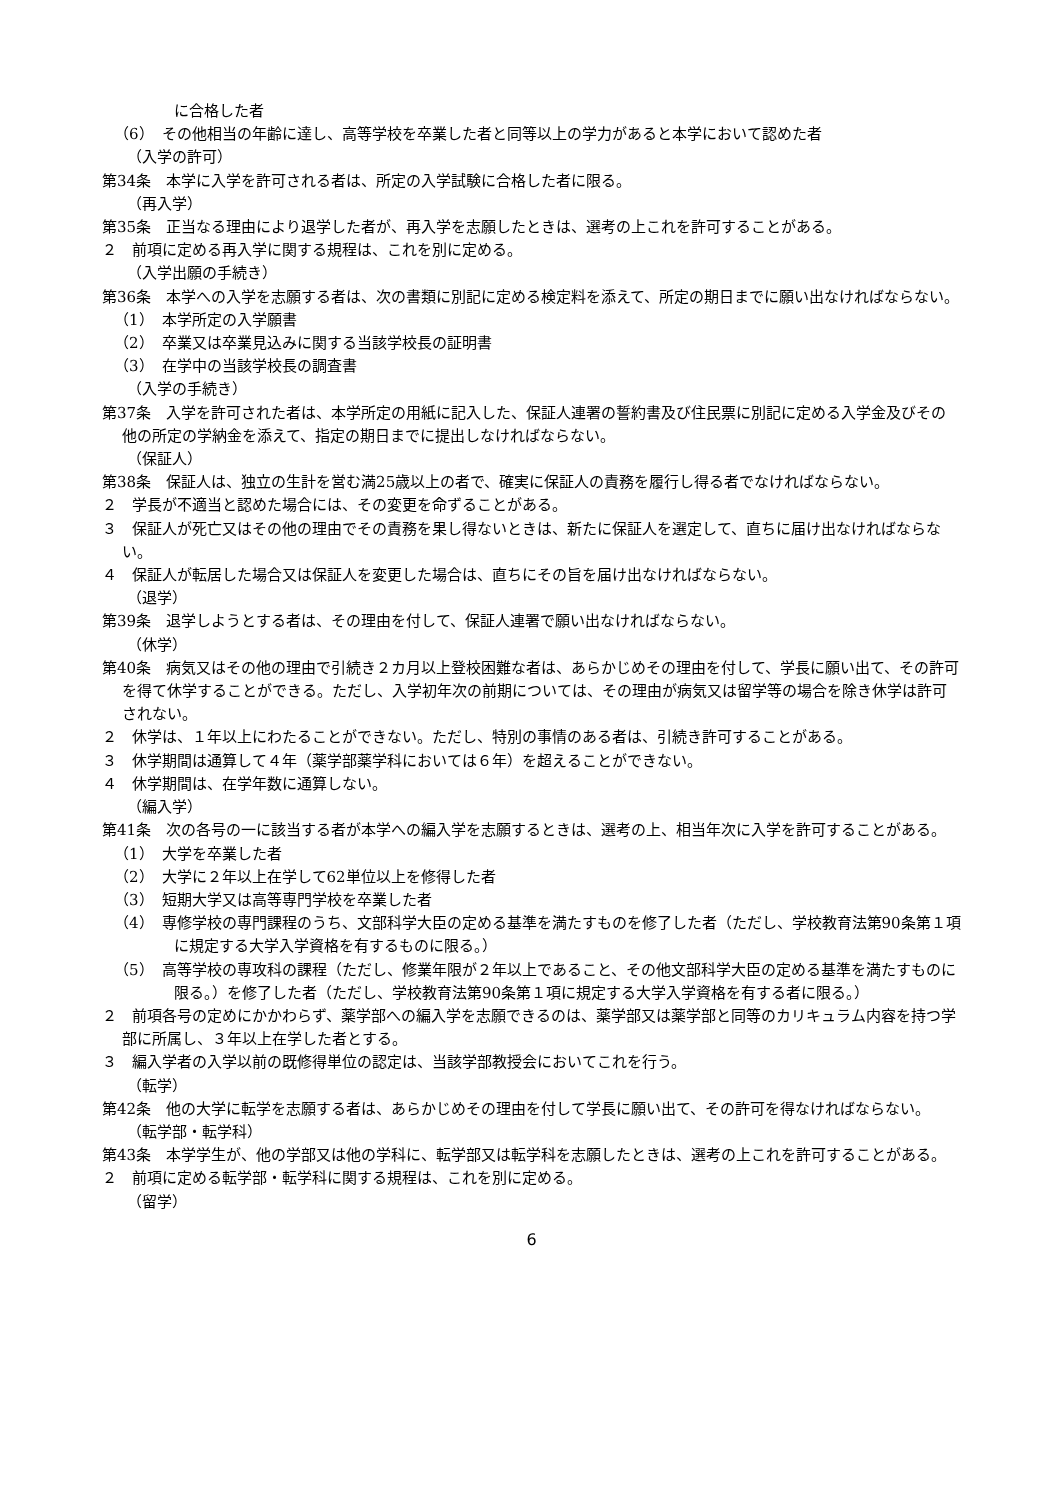に合格した者
（6）　その他相当の年齢に達し、高等学校を卒業した者と同等以上の学力があると本学において認めた者
（入学の許可）
第34条　本学に入学を許可される者は、所定の入学試験に合格した者に限る。
（再入学）
第35条　正当なる理由により退学した者が、再入学を志願したときは、選考の上これを許可することがある。
２　前項に定める再入学に関する規程は、これを別に定める。
（入学出願の手続き）
第36条　本学への入学を志願する者は、次の書類に別記に定める検定料を添えて、所定の期日までに願い出なければならない。
（1）　本学所定の入学願書
（2）　卒業又は卒業見込みに関する当該学校長の証明書
（3）　在学中の当該学校長の調査書
（入学の手続き）
第37条　入学を許可された者は、本学所定の用紙に記入した、保証人連署の誓約書及び住民票に別記に定める入学金及びその他の所定の学納金を添えて、指定の期日までに提出しなければならない。
（保証人）
第38条　保証人は、独立の生計を営む満25歳以上の者で、確実に保証人の責務を履行し得る者でなければならない。
２　学長が不適当と認めた場合には、その変更を命ずることがある。
３　保証人が死亡又はその他の理由でその責務を果し得ないときは、新たに保証人を選定して、直ちに届け出なければならない。
４　保証人が転居した場合又は保証人を変更した場合は、直ちにその旨を届け出なければならない。
（退学）
第39条　退学しようとする者は、その理由を付して、保証人連署で願い出なければならない。
（休学）
第40条　病気又はその他の理由で引続き２カ月以上登校困難な者は、あらかじめその理由を付して、学長に願い出て、その許可を得て休学することができる。ただし、入学初年次の前期については、その理由が病気又は留学等の場合を除き休学は許可されない。
２　休学は、１年以上にわたることができない。ただし、特別の事情のある者は、引続き許可することがある。
３　休学期間は通算して４年（薬学部薬学科においては６年）を超えることができない。
４　休学期間は、在学年数に通算しない。
（編入学）
第41条　次の各号の一に該当する者が本学への編入学を志願するときは、選考の上、相当年次に入学を許可することがある。
（1）　大学を卒業した者
（2）　大学に２年以上在学して62単位以上を修得した者
（3）　短期大学又は高等専門学校を卒業した者
（4）　専修学校の専門課程のうち、文部科学大臣の定める基準を満たすものを修了した者（ただし、学校教育法第90条第１項に規定する大学入学資格を有するものに限る。）
（5）　高等学校の専攻科の課程（ただし、修業年限が２年以上であること、その他文部科学大臣の定める基準を満たすものに限る。）を修了した者（ただし、学校教育法第90条第１項に規定する大学入学資格を有する者に限る。）
２　前項各号の定めにかかわらず、薬学部への編入学を志願できるのは、薬学部又は薬学部と同等のカリキュラム内容を持つ学部に所属し、３年以上在学した者とする。
３　編入学者の入学以前の既修得単位の認定は、当該学部教授会においてこれを行う。
（転学）
第42条　他の大学に転学を志願する者は、あらかじめその理由を付して学長に願い出て、その許可を得なければならない。
（転学部・転学科）
第43条　本学学生が、他の学部又は他の学科に、転学部又は転学科を志願したときは、選考の上これを許可することがある。
２　前項に定める転学部・転学科に関する規程は、これを別に定める。
（留学）
6